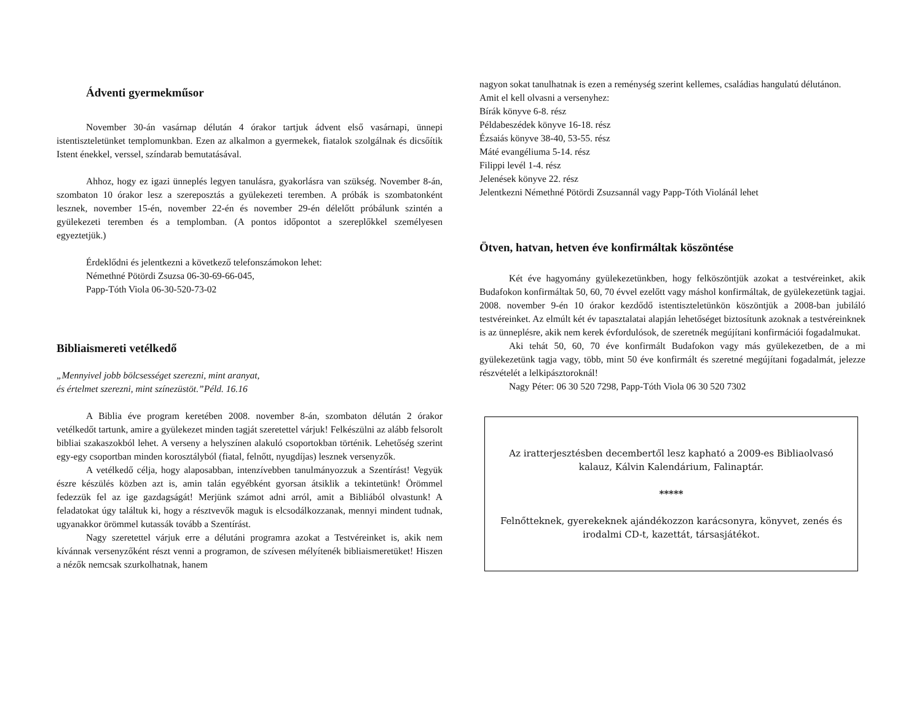Ádventi gyermekműsor
November 30-án vasárnap délután 4 órakor tartjuk ádvent első vasárnapi, ünnepi istentiszteletünket templomunkban. Ezen az alkalmon a gyermekek, fiatalok szolgálnak és dicsőítik Istent énekkel, verssel, színdarab bemutatásával.
Ahhoz, hogy ez igazi ünneplés legyen tanulásra, gyakorlásra van szükség. November 8-án, szombaton 10 órakor lesz a szereposztás a gyülekezeti teremben. A próbák is szombatonként lesznek, november 15-én, november 22-én és november 29-én délelőtt próbálunk szintén a gyülekezeti teremben és a templomban. (A pontos időpontot a szereplőkkel személyesen egyeztetjük.)
Érdeklődni és jelentkezni a következő telefonszámokon lehet:
Némethné Pötördi Zsuzsa 06-30-69-66-045,
Papp-Tóth Viola 06-30-520-73-02
Bibliaismereti vetélkedő
„Mennyivel jobb bölcsességet szerezni, mint aranyat,
és értelmet szerezni, mint színezüstöt.”Péld. 16.16
A Biblia éve program keretében 2008. november 8-án, szombaton délután 2 órakor vetélkedőt tartunk, amire a gyülekezet minden tagját szeretettel várjuk! Felkészülni az alább felsorolt bibliai szakaszokból lehet. A verseny a helyszínen alakuló csoportokban történik. Lehetőség szerint egy-egy csoportban minden korosztályból (fiatal, felnőtt, nyugdíjas) lesznek versenyzők.
A vetélkedő célja, hogy alaposabban, intenzívebben tanulmányozzuk a Szentírást! Vegyük észre készülés közben azt is, amin talán egyébként gyorsan átsiklik a tekintetünk! Örömmel fedezzük fel az ige gazdagságát! Merjünk számot adni arról, amit a Bibliából olvastunk! A feladatokat úgy találtuk ki, hogy a résztvevők maguk is elcsodálkozzanak, mennyi mindent tudnak, ugyanakkor örömmel kutassák tovább a Szentírást.
Nagy szeretettel várjuk erre a délutáni programra azokat a Testvéreinket is, akik nem kívánnak versenyzőként részt venni a programon, de szívesen mélyítenék bibliaismeretüket! Hiszen a nézők nemcsak szurkolhatnak, hanem
nagyon sokat tanulhatnak is ezen a reménység szerint kellemes, családias hangulatú délutánon.
Amit el kell olvasni a versenyhez:
Bírák könyve 6-8. rész
Példabeszédek könyve 16-18. rész
Ézsaiás könyve 38-40, 53-55. rész
Máté evangéliuma 5-14. rész
Filippi levél 1-4. rész
Jelenések könyve 22. rész
Jelentkezni Némethné Pötördi Zsuzsannál vagy Papp-Tóth Violánál lehet
Ötven, hatvan, hetven éve konfirmáltak köszöntése
Két éve hagyomány gyülekezetünkben, hogy felköszöntjük azokat a testvéreinket, akik Budafokon konfirmáltak 50, 60, 70 évvel ezelőtt vagy máshol konfirmáltak, de gyülekezetünk tagjai. 2008. november 9-én 10 órakor kezdődő istentiszteletünkön köszöntjük a 2008-ban jubiláló testvéreinket. Az elmúlt két év tapasztalatai alapján lehetőséget biztosítunk azoknak a testvéreinknek is az ünneplésre, akik nem kerek évfordulósok, de szeretnék megújítani konfirmációi fogadalmukat.
Aki tehát 50, 60, 70 éve konfirmált Budafokon vagy más gyülekezetben, de a mi gyülekezetünk tagja vagy, több, mint 50 éve konfirmált és szeretné megújítani fogadalmát, jelezze részvételét a lelkipásztoroknál!
Nagy Péter: 06 30 520 7298, Papp-Tóth Viola 06 30 520 7302
Az iratterjesztésben decembertől lesz kapható a 2009-es Bibliaolvasó kalauz, Kálvin Kalendárium, Falinaptár.
*****
Felnőtteknek, gyerekeknek ajándékozzon karácsonyra, könyvet, zenés és irodalmi CD-t, kazettát, társasjátékot.